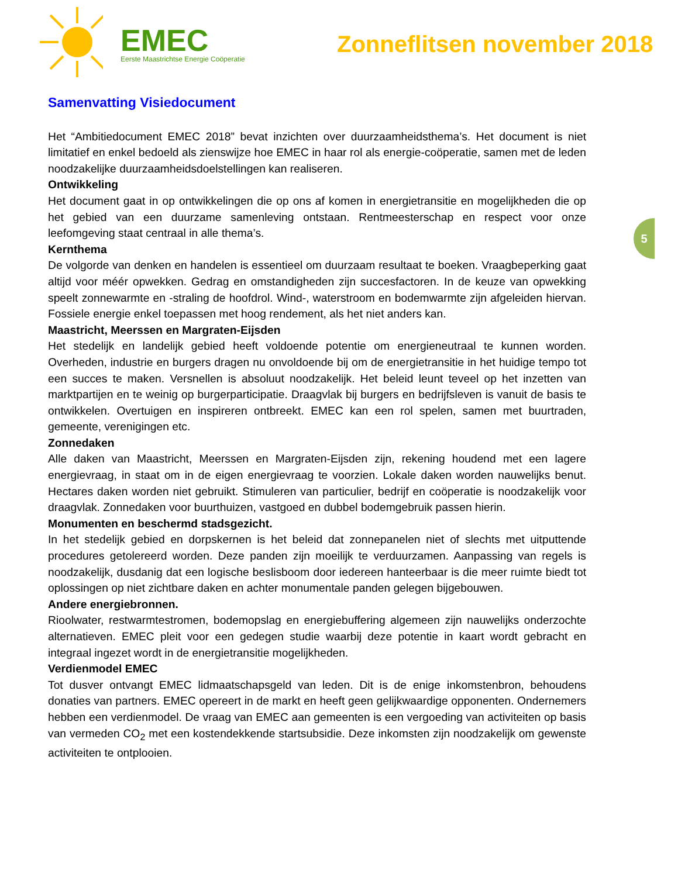EMEC
Eerste Maastrichtse Energie Coöperatie
Zonneflitsen november 2018
5
Samenvatting Visiedocument
Het “Ambitiedocument EMEC 2018” bevat inzichten over duurzaamheidsthema’s. Het document is niet limitatief en enkel bedoeld als zienswijze hoe EMEC in haar rol als energie-coöperatie, samen met de leden noodzakelijke duurzaamheidsdoelstellingen kan realiseren.
Ontwikkeling
Het document gaat in op ontwikkelingen die op ons af komen in energietransitie en mogelijkheden die op het gebied van een duurzame samenleving ontstaan. Rentmeesterschap en respect voor onze leefomgeving staat centraal in alle thema’s.
Kernthema
De volgorde van denken en handelen is essentieel om duurzaam resultaat te boeken. Vraagbeperking gaat altijd voor méér opwekken. Gedrag en omstandigheden zijn succesfactoren. In de keuze van opwekking speelt zonnewarmte en -straling de hoofdrol. Wind-, waterstroom en bodemwarmte zijn afgeleiden hiervan. Fossiele energie enkel toepassen met hoog rendement, als het niet anders kan.
Maastricht, Meerssen en Margraten-Eijsden
Het stedelijk en landelijk gebied heeft voldoende potentie om energieneutraal te kunnen worden. Overheden, industrie en burgers dragen nu onvoldoende bij om de energietransitie in het huidige tempo tot een succes te maken. Versnellen is absoluut noodzakelijk. Het beleid leunt teveel op het inzetten van marktpartijen en te weinig op burgerparticipatie. Draagvlak bij burgers en bedrijfsleven is vanuit de basis te ontwikkelen. Overtuigen en inspireren ontbreekt. EMEC kan een rol spelen, samen met buurtraden, gemeente, verenigingen etc.
Zonnedaken
Alle daken van Maastricht, Meerssen en Margraten-Eijsden zijn, rekening houdend met een lagere energievraag, in staat om in de eigen energievraag te voorzien. Lokale daken worden nauwelijks benut. Hectares daken worden niet gebruikt. Stimuleren van particulier, bedrijf en coöperatie is noodzakelijk voor draagvlak. Zonnedaken voor buurthuizen, vastgoed en dubbel bodemgebruik passen hierin.
Monumenten en beschermd stadsgezicht.
In het stedelijk gebied en dorpskernen is het beleid dat zonnepanelen niet of slechts met uitputtende procedures getolereerd worden. Deze panden zijn moeilijk te verduurzamen. Aanpassing van regels is noodzakelijk, dusdanig dat een logische beslisboom door iedereen hanteerbaar is die meer ruimte biedt tot oplossingen op niet zichtbare daken en achter monumentale panden gelegen bijgebouwen.
Andere energiebronnen.
Rioolwater, restwarmtestromen, bodemopslag en energiebuffering algemeen zijn nauwelijks onderzochte alternatieven. EMEC pleit voor een gedegen studie waarbij deze potentie in kaart wordt gebracht en integraal ingezet wordt in de energietransitie mogelijkheden.
Verdienmodel EMEC
Tot dusver ontvangt EMEC lidmaatschapsgeld van leden. Dit is de enige inkomstenbron, behoudens donaties van partners. EMEC opereert in de markt en heeft geen gelijkwaardige opponenten. Ondernemers hebben een verdienmodel. De vraag van EMEC aan gemeenten is een vergoeding van activiteiten op basis van vermeden CO<sub>2</sub> met een kostendekkende startsubsidie. Deze inkomsten zijn noodzakelijk om gewenste activiteiten te ontplooien.